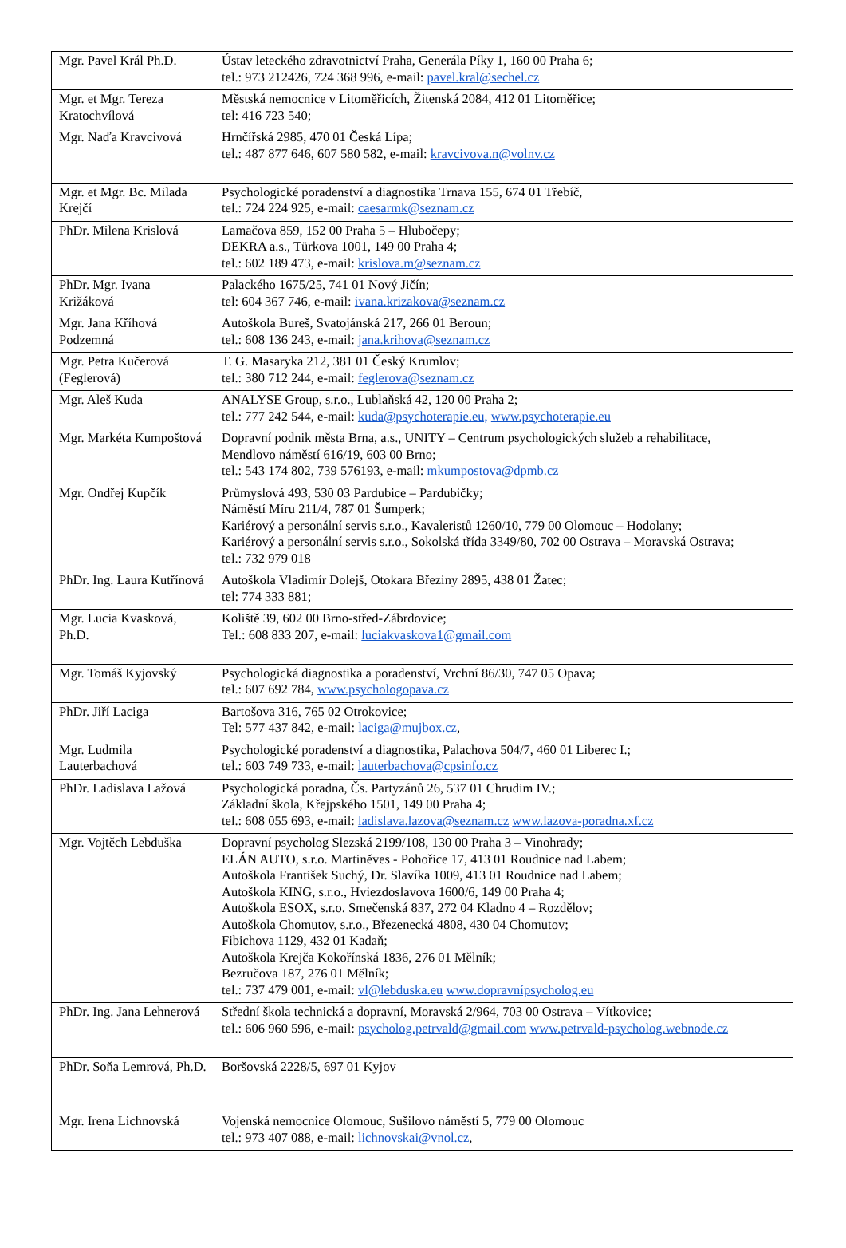| Mgr. Pavel Král Ph.D. | Ústav leteckého zdravotnictví Praha, Generála Píky 1, 160 00 Praha 6; tel.: 973 212426, 724 368 996, e-mail: pavel.kral@sechel.cz |
| Mgr. et Mgr. Tereza Kratochvílová | Městská nemocnice v Litoměřicích, Žitenská 2084, 412 01 Litoměřice; tel: 416 723 540; |
| Mgr. Naďa Kravcivová | Hrnčířská 2985, 470 01 Česká Lípa; tel.: 487 877 646, 607 580 582, e-mail: kravcivova.n@volnv.cz |
| Mgr. et Mgr. Bc. Milada Krejčí | Psychologické poradenství a diagnostika Trnava 155, 674 01 Třebíč, tel.: 724 224 925, e-mail: caesarmk@seznam.cz |
| PhDr. Milena Krislová | Lamačova 859, 152 00 Praha 5 – Hlubočepy; DEKRA a.s., Türkova 1001, 149 00 Praha 4; tel.: 602 189 473, e-mail: krislova.m@seznam.cz |
| PhDr. Mgr. Ivana Križáková | Palackého 1675/25, 741 01 Nový Jičín; tel: 604 367 746, e-mail: ivana.krizakova@seznam.cz |
| Mgr. Jana Kříhová Podzemná | Autoškola Bureš, Svatojánská 217, 266 01 Beroun; tel.: 608 136 243, e-mail: jana.krihova@seznam.cz |
| Mgr. Petra Kučerová (Feglerová) | T. G. Masaryka 212, 381 01 Český Krumlov; tel.: 380 712 244, e-mail: feglerova@seznam.cz |
| Mgr. Aleš Kuda | ANALYSE Group, s.r.o., Lublaňská 42, 120 00 Praha 2; tel.: 777 242 544, e-mail: kuda@psychoterapie.eu, www.psychoterapie.eu |
| Mgr. Markéta Kumpoštová | Dopravní podnik města Brna, a.s., UNITY – Centrum psychologických služeb a rehabilitace, Mendlovo náměstí 616/19, 603 00 Brno; tel.: 543 174 802, 739 576193, e-mail: mkumpostova@dpmb.cz |
| Mgr. Ondřej Kupčík | Průmyslová 493, 530 03 Pardubice – Pardubičky; Náměstí Míru 211/4, 787 01 Šumperk; Kariérový a personální servis s.r.o., Kavaleristů 1260/10, 779 00 Olomouc – Hodolany; Kariérový a personální servis s.r.o., Sokolská třída 3349/80, 702 00 Ostrava – Moravská Ostrava; tel.: 732 979 018 |
| PhDr. Ing. Laura Kutřínová | Autoškola Vladimír Dolejš, Otokara Březiny 2895, 438 01 Žatec; tel: 774 333 881; |
| Mgr. Lucia Kvasková, Ph.D. | Koliště 39, 602 00 Brno-střed-Zábrdovice; Tel.: 608 833 207, e-mail: luciakvaskova1@gmail.com |
| Mgr. Tomáš Kyjovský | Psychologická diagnostika a poradenství, Vrchní 86/30, 747 05 Opava; tel.: 607 692 784, www.psychologopava.cz |
| PhDr. Jiří Laciga | Bartošova 316, 765 02 Otrokovice; Tel: 577 437 842, e-mail: laciga@mujbox.cz , |
| Mgr. Ludmila Lauterbachová | Psychologické poradenství a diagnostika, Palachova 504/7, 460 01 Liberec I.; tel.: 603 749 733, e-mail: lauterbachova@cpsinfo.cz |
| PhDr. Ladislava Lažová | Psychologická poradna, Čs. Partyzánů 26, 537 01 Chrudim IV.; Základní škola, Křejpského 1501, 149 00 Praha 4; tel.: 608 055 693, e-mail: ladislava.lazova@seznam.cz www.lazova-poradna.xf.cz |
| Mgr. Vojtěch Lebduška | Dopravní psycholog Slezská 2199/108, 130 00 Praha 3 – Vinohrady; ELÁN AUTO, s.r.o. Martiněves - Pohořice 17, 413 01 Roudnice nad Labem; Autoškola František Suchý, Dr. Slavíka 1009, 413 01 Roudnice nad Labem; Autoškola KING, s.r.o., Hviezdoslavova 1600/6, 149 00 Praha 4; Autoškola ESOX, s.r.o. Smečenská 837, 272 04 Kladno 4 – Rozdělov; Autoškola Chomutov, s.r.o., Březenecká 4808, 430 04 Chomutov; Fibichova 1129, 432 01 Kadaň; Autoškola Krejča Kokořínská 1836, 276 01 Mělník; Bezručova 187, 276 01 Mělník; tel.: 737 479 001, e-mail: vl@lebduska.eu www.dopravnípsycholog.eu |
| PhDr. Ing. Jana Lehnerová | Střední škola technická a dopravní, Moravská 2/964, 703 00 Ostrava – Vítkovice; tel.: 606 960 596, e-mail: psycholog.petrvald@gmail.com www.petrvald-psycholog.webnode.cz |
| PhDr. Soňa Lemrová, Ph.D. | Boršovská 2228/5, 697 01 Kyjov |
| Mgr. Irena Lichnovská | Vojenská nemocnice Olomouc, Sušilovo náměstí 5, 779 00 Olomouc tel.: 973 407 088, e-mail: lichnovskai@vnol.cz , |